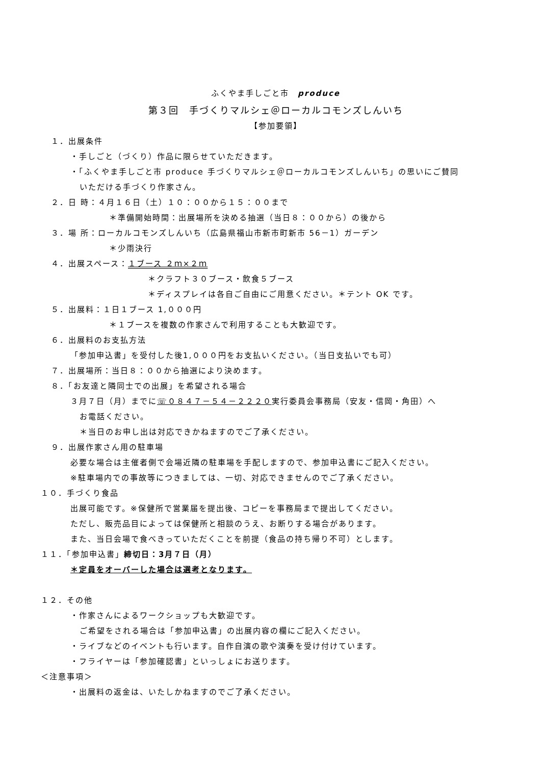ふくやま手しごと市　produce
第３回　手づくりマルシェ＠ローカルコモンズしんいち
【参加要領】
１．出展条件
・手しごと（づくり）作品に限らせていただきます。
・「ふくやま手しごと市 produce 手づくりマルシェ＠ローカルコモンズしんいち」の思いにご賛同
いただける手づくり作家さん。
２．日 時：４月１６日（土）１０：００から１５：００まで
＊準備開始時間：出展場所を決める抽選（当日８：００から）の後から
３．場 所：ローカルコモンズしんいち（広島県福山市新市町新市 56－1）ガーデン
＊少雨決行
４．出展スペース：１ブース ２ｍ×２ｍ
＊クラフト３０ブース・飲食５ブース
＊ディスプレイは各自ご自由にご用意ください。＊テント OK です。
５．出展料：１日１ブース 1,０００円
＊１ブースを複数の作家さんで利用することも大歓迎です。
６．出展料のお支払方法
「参加申込書」を受付した後1,０００円をお支払いください。（当日支払いでも可）
７．出展場所：当日８：００から抽選により決めます。
８．「お友達と隣同士での出展」を希望される場合
３月７日（月）までに☏０８４７－５４－２２２０実行委員会事務局（安友・信岡・角田）へ
お電話ください。
＊当日のお申し出は対応できかねますのでご了承ください。
９．出展作家さん用の駐車場
必要な場合は主催者側で会場近隣の駐車場を手配しますので、参加申込書にご記入ください。
※駐車場内での事故等につきましては、一切、対応できませんのでご了承ください。
１０．手づくり食品
出展可能です。※保健所で営業届を提出後、コピーを事務局まで提出してください。
ただし、販売品目によっては保健所と相談のうえ、お断りする場合があります。
また、当日会場で食べきっていただくことを前提（食品の持ち帰り不可）とします。
１１．「参加申込書」締切日：3月７日（月）
＊定員をオーバーした場合は選考となります。
１２．その他
・作家さんによるワークショップも大歓迎です。
ご希望をされる場合は「参加申込書」の出展内容の欄にご記入ください。
・ライブなどのイベントも行います。自作自演の歌や演奏を受け付けています。
・フライヤーは「参加確認書」といっしょにお送ります。
＜注意事項＞
・出展料の返金は、いたしかねますのでご了承ください。